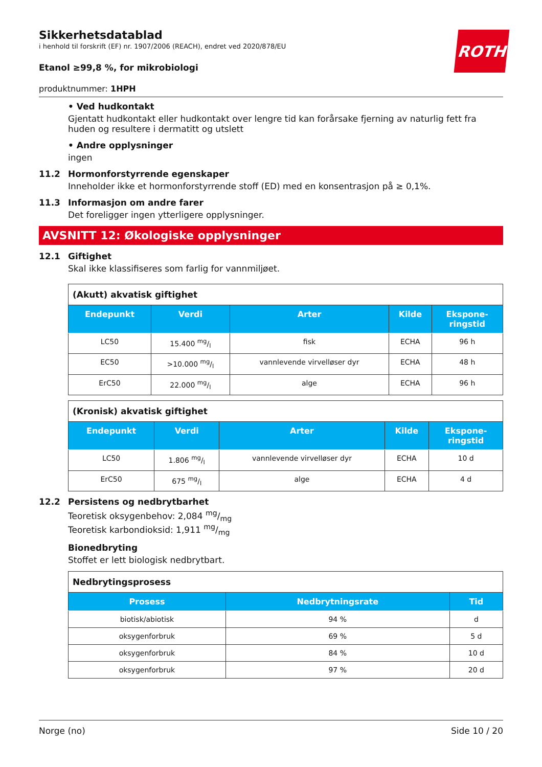Sikkerhetsdatablad
i henhold til forskrift (EF) nr. 1907/2006 (REACH), endret ved 2020/878/EU
ROTH
Etanol ≥99,8 %, for mikrobiologi
produktnummer: 1HPH
• Ved hudkontakt
Gjentatt hudkontakt eller hudkontakt over lengre tid kan forårsake fjerning av naturlig fett fra huden og resultere i dermatitt og utslett
• Andre opplysninger
ingen
11.2 Hormonforstyrrende egenskaper
Inneholder ikke et hormonforstyrrende stoff (ED) med en konsentrasjon på ≥ 0,1%.
11.3 Informasjon om andre farer
Det foreligger ingen ytterligere opplysninger.
AVSNITT 12: Økologiske opplysninger
12.1 Giftighet
Skal ikke klassifiseres som farlig for vannmiljøet.
| (Akutt) akvatisk giftighet | | | | |
| Endepunkt | Verdi | Arter | Kilde | Ekspone- ringstid |
| LC50 | 15.400 mg/l | fisk | ECHA | 96 h |
| EC50 | >10.000 mg/l | vannlevende virvelløser dyr | ECHA | 48 h |
| ErC50 | 22.000 mg/l | alge | ECHA | 96 h |
| (Kronisk) akvatisk giftighet | | | | |
| Endepunkt | Verdi | Arter | Kilde | Ekspone- ringstid |
| LC50 | 1.806 mg/l | vannlevende virvelløser dyr | ECHA | 10 d |
| ErC50 | 675 mg/l | alge | ECHA | 4 d |
12.2 Persistens og nedbrytbarhet
Teoretisk oksygenbehov: 2,084 mg/mg
Teoretisk karbondioksid: 1,911 mg/mg
Bionedbryting
Stoffet er lett biologisk nedbrytbart.
| Nedbrytingsprosess | | |
| Prosess | Nedbrytningsrate | Tid |
| biotisk/abiotisk | 94 % | d |
| oksygenforbruk | 69 % | 5 d |
| oksygenforbruk | 84 % | 10 d |
| oksygenforbruk | 97 % | 20 d |
Norge (no) Side 10 / 20